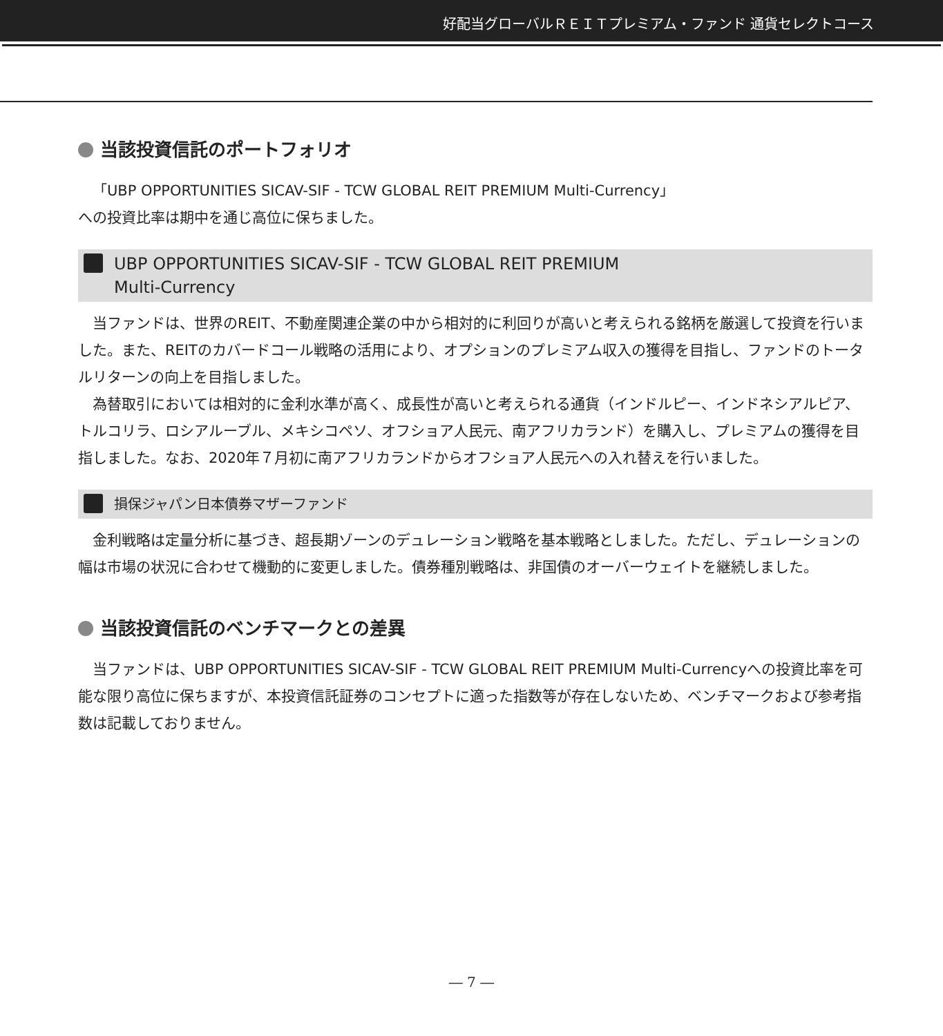好配当グローバルＲＥＩＴプレミアム・ファンド 通貨セレクトコース
当該投資信託のポートフォリオ
「UBP OPPORTUNITIES SICAV-SIF - TCW GLOBAL REIT PREMIUM Multi-Currency」
への投資比率は期中を通じ高位に保ちました。
UBP OPPORTUNITIES SICAV-SIF - TCW GLOBAL REIT PREMIUM
Multi-Currency
当ファンドは、世界のREIT、不動産関連企業の中から相対的に利回りが高いと考えられる銘柄を厳選して投資を行いました。また、REITのカバードコール戦略の活用により、オプションのプレミアム収入の獲得を目指し、ファンドのトータルリターンの向上を目指しました。
為替取引においては相対的に金利水準が高く、成長性が高いと考えられる通貨（インドルピー、インドネシアルピア、トルコリラ、ロシアルーブル、メキシコペソ、オフショア人民元、南アフリカランド）を購入し、プレミアムの獲得を目指しました。なお、2020年７月初に南アフリカランドからオフショア人民元への入れ替えを行いました。
損保ジャパン日本債券マザーファンド
金利戦略は定量分析に基づき、超長期ゾーンのデュレーション戦略を基本戦略としました。ただし、デュレーションの幅は市場の状況に合わせて機動的に変更しました。債券種別戦略は、非国債のオーバーウェイトを継続しました。
当該投資信託のベンチマークとの差異
当ファンドは、UBP OPPORTUNITIES SICAV-SIF - TCW GLOBAL REIT PREMIUM Multi-Currencyへの投資比率を可能な限り高位に保ちますが、本投資信託証券のコンセプトに適った指数等が存在しないため、ベンチマークおよび参考指数は記載しておりません。
― 7 ―